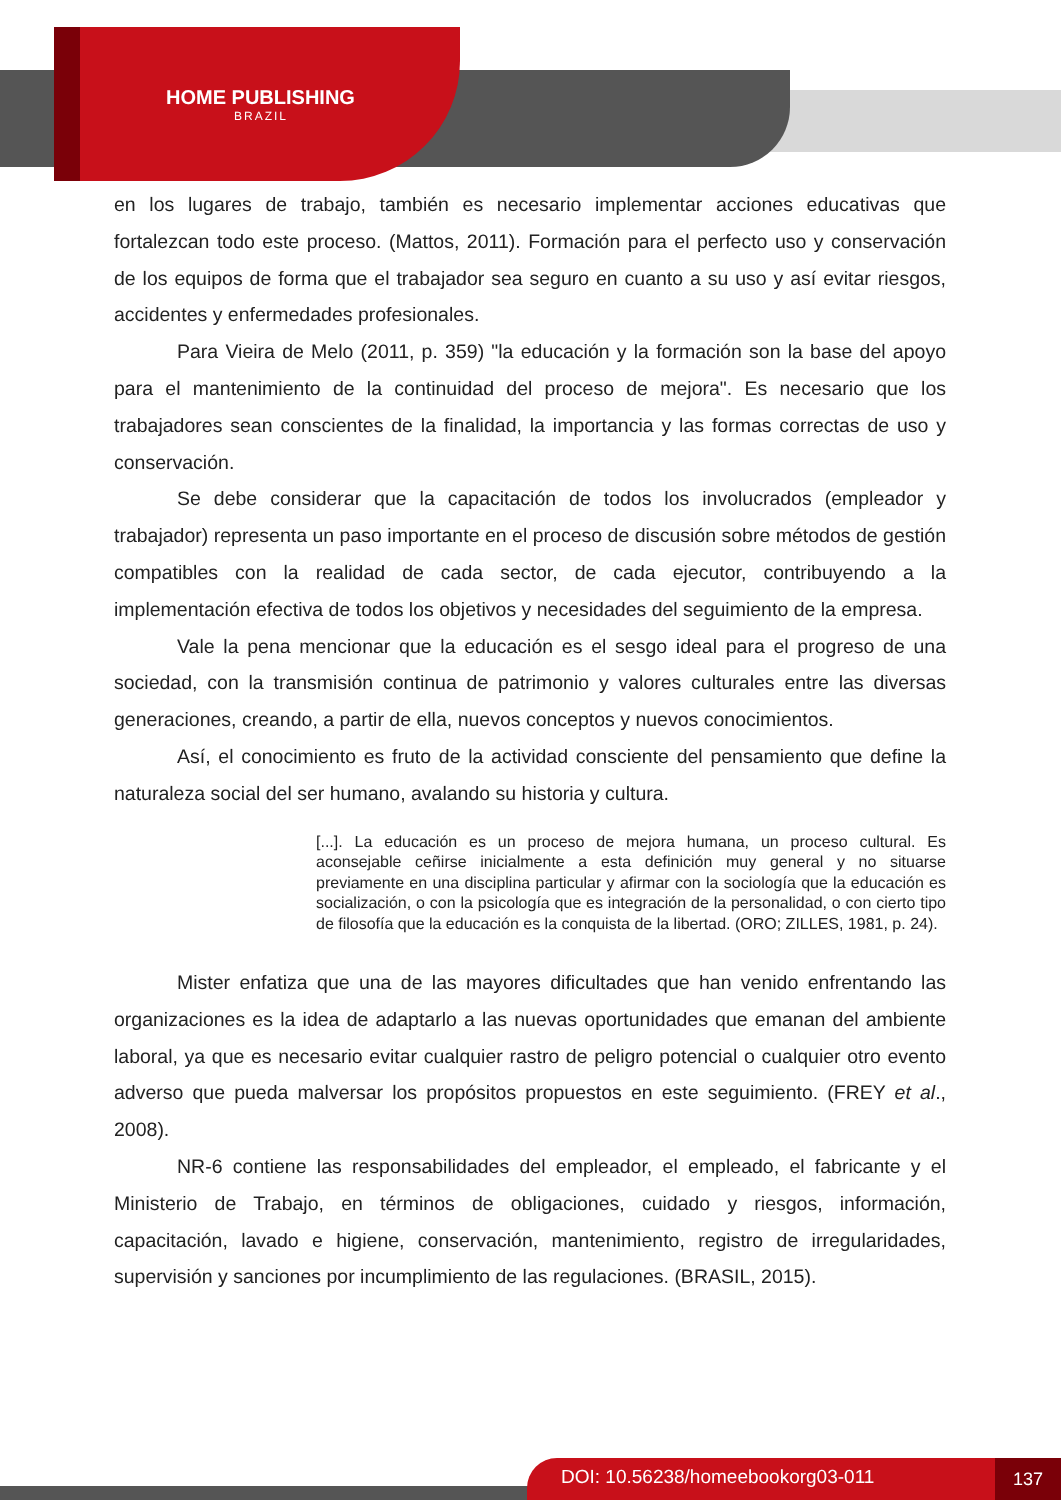HOME PUBLISHING
BRAZIL
en los lugares de trabajo, también es necesario implementar acciones educativas que fortalezcan todo este proceso. (Mattos, 2011). Formación para el perfecto uso y conservación de los equipos de forma que el trabajador sea seguro en cuanto a su uso y así evitar riesgos, accidentes y enfermedades profesionales.
Para Vieira de Melo (2011, p. 359) "la educación y la formación son la base del apoyo para el mantenimiento de la continuidad del proceso de mejora". Es necesario que los trabajadores sean conscientes de la finalidad, la importancia y las formas correctas de uso y conservación.
Se debe considerar que la capacitación de todos los involucrados (empleador y trabajador) representa un paso importante en el proceso de discusión sobre métodos de gestión compatibles con la realidad de cada sector, de cada ejecutor, contribuyendo a la implementación efectiva de todos los objetivos y necesidades del seguimiento de la empresa.
Vale la pena mencionar que la educación es el sesgo ideal para el progreso de una sociedad, con la transmisión continua de patrimonio y valores culturales entre las diversas generaciones, creando, a partir de ella, nuevos conceptos y nuevos conocimientos.
Así, el conocimiento es fruto de la actividad consciente del pensamiento que define la naturaleza social del ser humano, avalando su historia y cultura.
[...]. La educación es un proceso de mejora humana, un proceso cultural. Es aconsejable ceñirse inicialmente a esta definición muy general y no situarse previamente en una disciplina particular y afirmar con la sociología que la educación es socialización, o con la psicología que es integración de la personalidad, o con cierto tipo de filosofía que la educación es la conquista de la libertad. (ORO; ZILLES, 1981, p. 24).
Mister enfatiza que una de las mayores dificultades que han venido enfrentando las organizaciones es la idea de adaptarlo a las nuevas oportunidades que emanan del ambiente laboral, ya que es necesario evitar cualquier rastro de peligro potencial o cualquier otro evento adverso que pueda malversar los propósitos propuestos en este seguimiento. (FREY et al., 2008).
NR-6 contiene las responsabilidades del empleador, el empleado, el fabricante y el Ministerio de Trabajo, en términos de obligaciones, cuidado y riesgos, información, capacitación, lavado e higiene, conservación, mantenimiento, registro de irregularidades, supervisión y sanciones por incumplimiento de las regulaciones. (BRASIL, 2015).
DOI: 10.56238/homeebookorg03-011 137